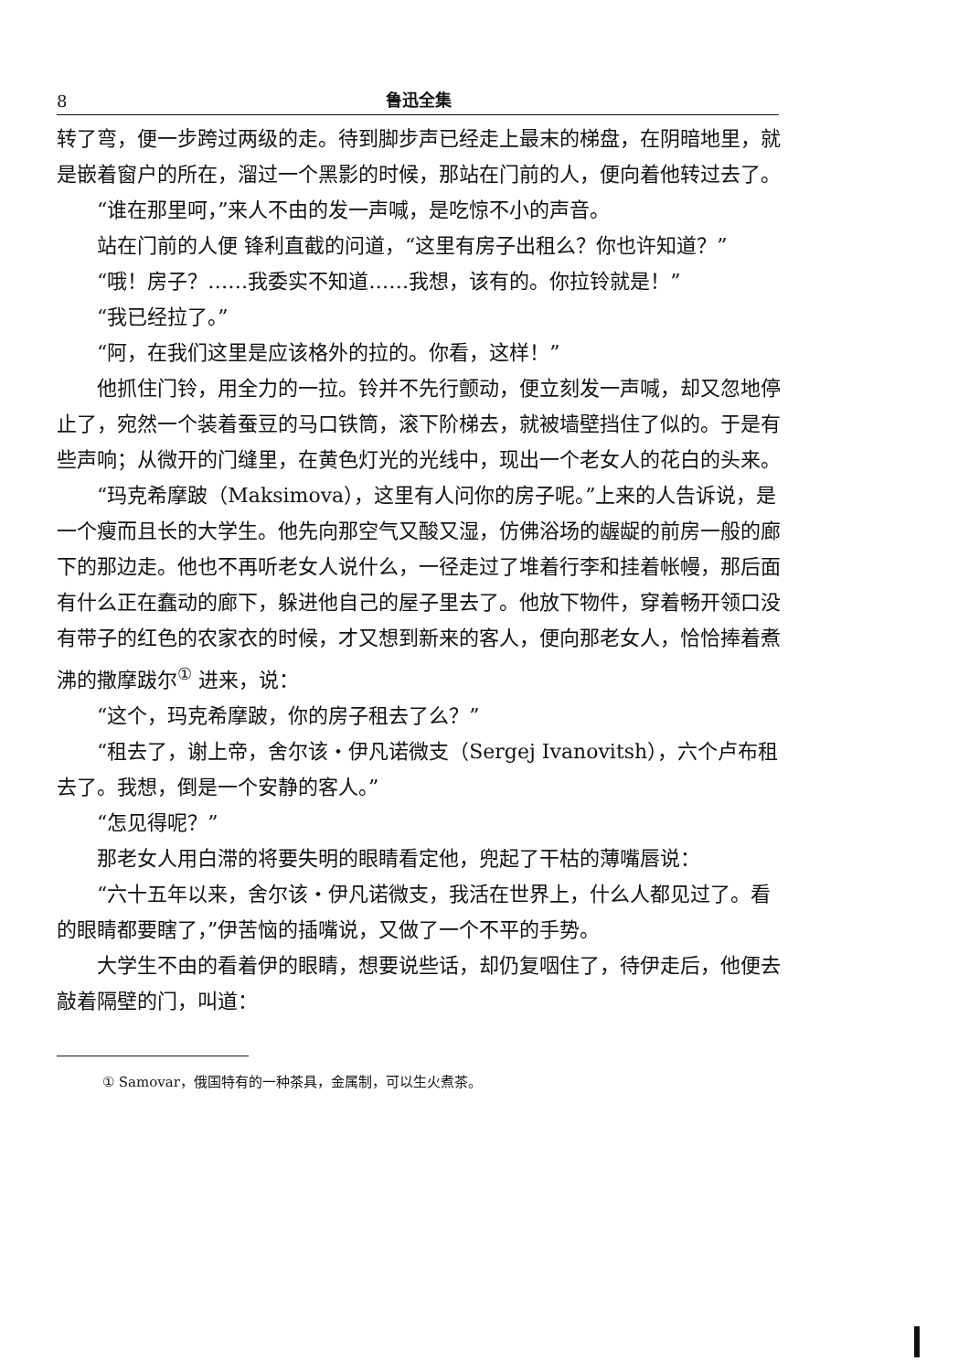8 鲁迅全集
转了弯，便一步跨过两级的走。待到脚步声已经走上最末的梯盘，在阴暗地里，就是嵌着窗户的所在，溜过一个黑影的时候，那站在门前的人，便向着他转过去了。
“谁在那里呵，”来人不由的发一声喊，是吃惊不小的声音。
站在门前的人便 锋利直截的问道，“这里有房子出租么？你也许知道？”
“哦！房子？……我委实不知道……我想，该有的。你拉铃就是！”
“我已经拉了。”
“阿，在我们这里是应该格外的拉的。你看，这样！”
他抓住门铃，用全力的一拉。铃并不先行颤动，便立刻发一声喊，却又忽地停止了，宛然一个装着蚕豆的马口铁筒，滚下阶梯去，就被墙壁挡住了似的。于是有些声响；从微开的门缝里，在黄色灯光的光线中，现出一个老女人的花白的头来。
“玛克希摩跛（Maksimova），这里有人问你的房子呢。”上来的人告诉说，是一个瘦而且长的大学生。他先向那空气又酸又湿，仿佛浴场的龌龊的前房一般的廊下的那边走。他也不再听老女人说什么，一径走过了堆着行李和挂着帐幔，那后面有什么正在蠢动的廊下，躲进他自己的屋子里去了。他放下物件，穿着畅开领口没有带子的红色的农家衣的时候，才又想到新来的客人，便向那老女人，恰恰捧着煮沸的撒摩跋尔<sup>①</sup> 进来，说：
“这个，玛克希摩跛，你的房子租去了么？”
“租去了，谢上帝，舍尔该・伊凡诺微支（Sergej Ivanovitsh），六个卢布租去了。我想，倒是一个安静的客人。”
“怎见得呢？”
那老女人用白滞的将要失明的眼睛看定他，兜起了干枯的薄嘴唇说：
“六十五年以来，舍尔该・伊凡诺微支，我活在世界上，什么人都见过了。看的眼睛都要瞎了，”伊苦恼的插嘴说，又做了一个不平的手势。
大学生不由的看着伊的眼睛，想要说些话，却仍复咽住了，待伊走后，他便去敲着隔壁的门，叫道：
① Samovar，俄国特有的一种茶具，金属制，可以生火煮茶。